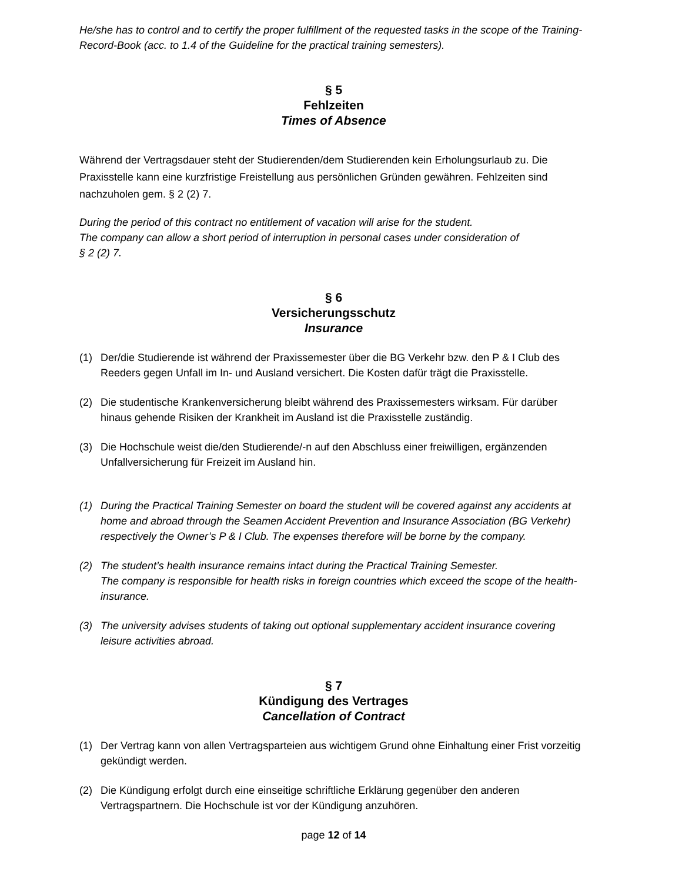He/she has to control and to certify the proper fulfillment of the requested tasks in the scope of the Training-Record-Book (acc. to 1.4 of the Guideline for the practical training semesters).
§ 5
Fehlzeiten
Times of Absence
Während der Vertragsdauer steht der Studierenden/dem Studierenden kein Erholungsurlaub zu. Die Praxisstelle kann eine kurzfristige Freistellung aus persönlichen Gründen gewähren. Fehlzeiten sind nachzuholen gem. § 2 (2) 7.
During the period of this contract no entitlement of vacation will arise for the student.
The company can allow a short period of interruption in personal cases under consideration of
§ 2 (2) 7.
§ 6
Versicherungsschutz
Insurance
(1) Der/die Studierende ist während der Praxissemester über die BG Verkehr bzw. den P & I Club des Reeders gegen Unfall im In- und Ausland versichert. Die Kosten dafür trägt die Praxisstelle.
(2) Die studentische Krankenversicherung bleibt während des Praxissemesters wirksam. Für darüber hinaus gehende Risiken der Krankheit im Ausland ist die Praxisstelle zuständig.
(3) Die Hochschule weist die/den Studierende/-n auf den Abschluss einer freiwilligen, ergänzenden Unfallversicherung für Freizeit im Ausland hin.
(1) During the Practical Training Semester on board the student will be covered against any accidents at home and abroad through the Seamen Accident Prevention and Insurance Association (BG Verkehr) respectively the Owner’s P & I Club. The expenses therefore will be borne by the company.
(2) The student’s health insurance remains intact during the Practical Training Semester.
The company is responsible for health risks in foreign countries which exceed the scope of the health-insurance.
(3) The university advises students of taking out optional supplementary accident insurance covering leisure activities abroad.
§ 7
Kündigung des Vertrages
Cancellation of Contract
(1) Der Vertrag kann von allen Vertragsparteien aus wichtigem Grund ohne Einhaltung einer Frist vorzeitig gekündigt werden.
(2) Die Kündigung erfolgt durch eine einseitige schriftliche Erklärung gegenüber den anderen Vertragspartnern. Die Hochschule ist vor der Kündigung anzuhören.
page 12 of 14